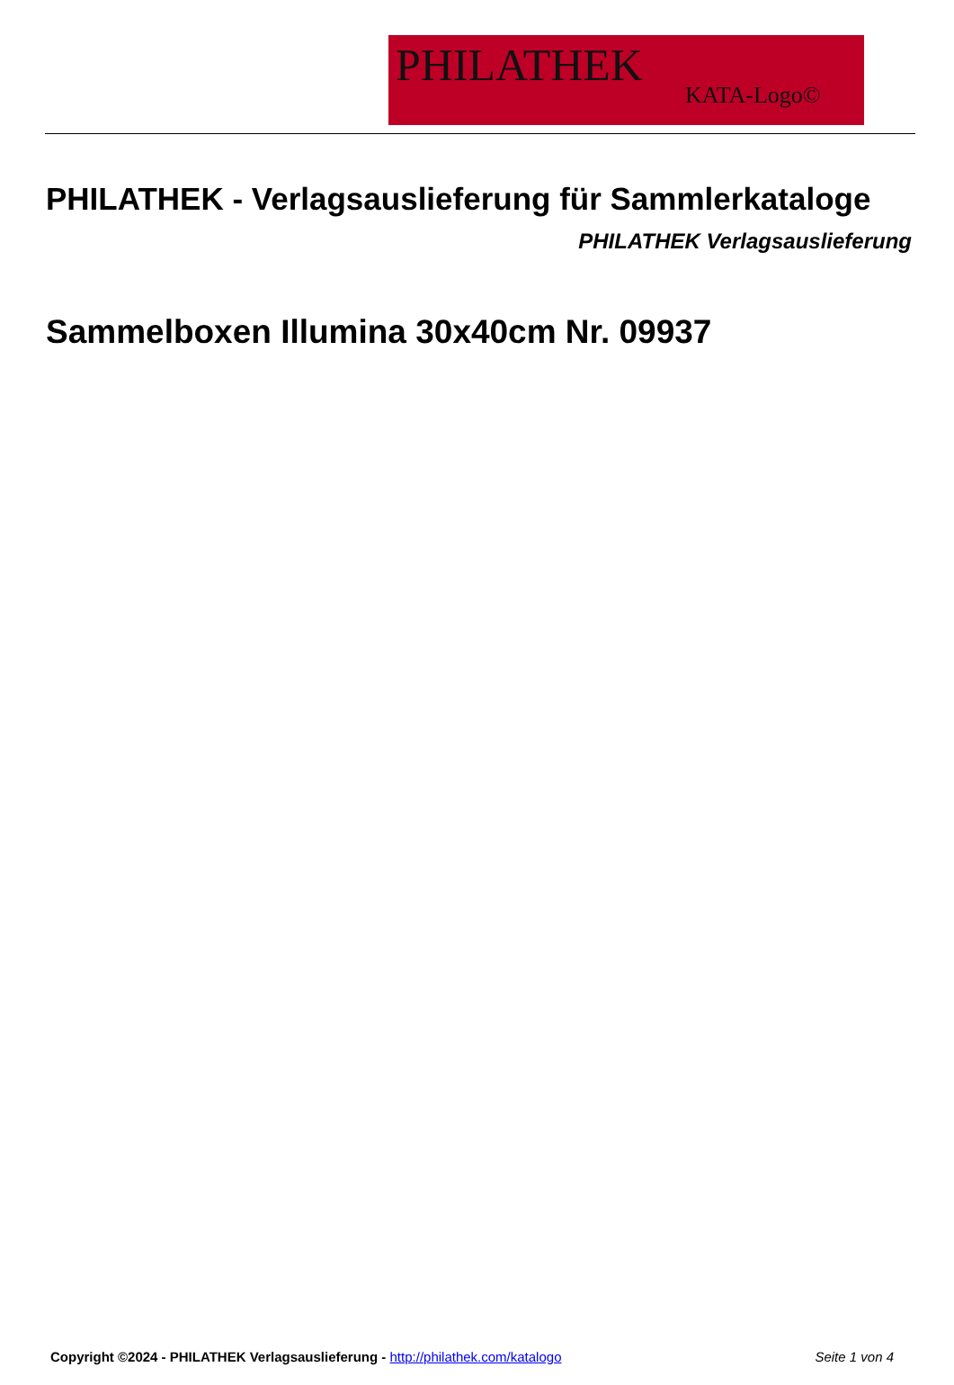PHILATHEK
KATA-Logo©
PHILATHEK - Verlagsauslieferung für Sammlerkataloge
PHILATHEK Verlagsauslieferung
Sammelboxen Illumina 30x40cm Nr. 09937
Copyright ©2024 - PHILATHEK Verlagsauslieferung - http://philathek.com/katalogo Seite 1 von 4